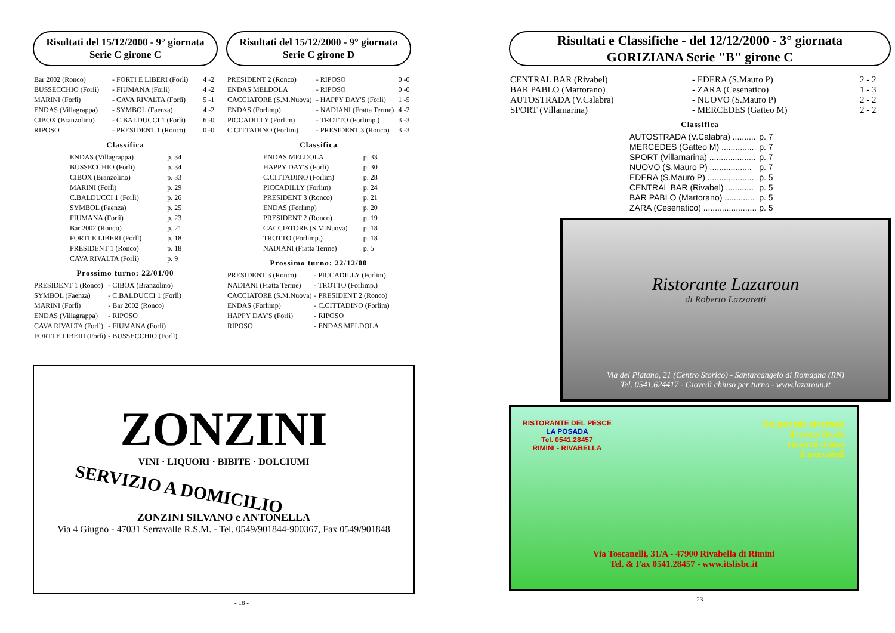Risultati del 15/12/2000 - 9° giornata
Serie C girone C
| Bar 2002 (Ronco) | - FORTI E LIBERI (Forlì) | 4 -2 |
| BUSSECCHIO (Forlì) | - FIUMANA (Forlì) | 4 -2 |
| MARINI (Forlì) | - CAVA RIVALTA (Forlì) | 5 -1 |
| ENDAS (Villagrappa) | - SYMBOL (Faenza) | 4 -2 |
| CIBOX (Branzolino) | - C.BALDUCCI 1 (Forlì) | 6 -0 |
| RIPOSO | - PRESIDENT 1 (Ronco) | 0 -0 |
Classifica
| ENDAS (Villagrappa) | p. 34 |
| BUSSECCHIO (Forlì) | p. 34 |
| CIBOX (Branzolino) | p. 33 |
| MARINI (Forlì) | p. 29 |
| C.BALDUCCI 1 (Forlì) | p. 26 |
| SYMBOL (Faenza) | p. 25 |
| FIUMANA (Forlì) | p. 23 |
| Bar 2002 (Ronco) | p. 21 |
| FORTI E LIBERI (Forlì) | p. 18 |
| PRESIDENT 1 (Ronco) | p. 18 |
| CAVA RIVALTA (Forlì) | p. 9 |
Prossimo turno: 22/01/00
| PRESIDENT 1 (Ronco) | - CIBOX (Branzolino) |
| SYMBOL (Faenza) | - C.BALDUCCI 1 (Forlì) |
| MARINI (Forlì) | - Bar 2002 (Ronco) |
| ENDAS (Villagrappa) | - RIPOSO |
| CAVA RIVALTA (Forlì) | - FIUMANA (Forlì) |
| FORTI E LIBERI (Forlì) | - BUSSECCHIO (Forlì) |
Risultati del 15/12/2000 - 9° giornata
Serie C girone D
| PRESIDENT 2 (Ronco) | - RIPOSO | 0 -0 |
| ENDAS MELDOLA | - RIPOSO | 0 -0 |
| CACCIATORE (S.M.Nuova) | - HAPPY DAY'S (Forlì) | 1 -5 |
| ENDAS (Forlimp) | - NADIANI (Fratta Terme) | 4 -2 |
| PICCADILLY (Forlim) | - TROTTO (Forlimp.) | 3 -3 |
| C.CITTADINO (Forlim) | - PRESIDENT 3 (Ronco) | 3 -3 |
Classifica
| ENDAS MELDOLA | p. 33 |
| HAPPY DAY'S (Forlì) | p. 30 |
| C.CITTADINO (Forlim) | p. 28 |
| PICCADILLY (Forlim) | p. 24 |
| PRESIDENT 3 (Ronco) | p. 21 |
| ENDAS (Forlimp) | p. 20 |
| PRESIDENT 2 (Ronco) | p. 19 |
| CACCIATORE (S.M.Nuova) | p. 18 |
| TROTTO (Forlimp.) | p. 18 |
| NADIANI (Fratta Terme) | p. 5 |
Prossimo turno: 22/12/00
| PRESIDENT 3 (Ronco) | - PICCADILLY (Forlim) |
| NADIANI (Fratta Terme) | - TROTTO (Forlimp.) |
| CACCIATORE (S.M.Nuova) | - PRESIDENT 2 (Ronco) |
| ENDAS (Forlimp) | - C.CITTADINO (Forlim) |
| HAPPY DAY'S (Forlì) | - RIPOSO |
| RIPOSO | - ENDAS MELDOLA |
ZONZINI
VINI · LIQUORI · BIBITE · DOLCIUMI
SERVIZIO A DOMICILIO
ZONZINI SILVANO e ANTONELLA
Via 4 Giugno - 47031 Serravalle R.S.M. - Tel. 0549/901844-900367, Fax 0549/901848
- 18 -
Risultati e Classifiche - del 12/12/2000 - 3° giornata
GORIZIANA Serie "B" girone C
| CENTRAL BAR (Rivabel) | - EDERA (S.Mauro P) | 2 - 2 |
| BAR PABLO (Martorano) | - ZARA (Cesenatico) | 1 - 3 |
| AUTOSTRADA (V.Calabra) | - NUOVO (S.Mauro P) | 2 - 2 |
| SPORT (Villamarina) | - MERCEDES (Gatteo M) | 2 - 2 |
Classifica
| AUTOSTRADA (V.Calabra) .......... | p. 7 |
| MERCEDES (Gatteo M) .............. | p. 7 |
| SPORT (Villamarina) .................... | p. 7 |
| NUOVO (S.Mauro P) .................. | p. 7 |
| EDERA (S.Mauro P) .................... | p. 5 |
| CENTRAL BAR (Rivabel) ............ | p. 5 |
| BAR PABLO (Martorano) ............. | p. 5 |
| ZARA (Cesenatico) ....................... | p. 5 |
Ristorante Lazaroun
di Roberto Lazzaretti
Via del Platano, 21 (Centro Storico) - Santarcangelo di Romagna (RN)
Tel. 0541.624417 - Giovedì chiuso per turno - www.lazaroun.it
RISTORANTE DEL PESCE
LA POSADA
Tel. 0541.28457
RIMINI - RIVABELLA
Nel periodo invernale
il nostro locale
rimarrà chiuso
il mercoledì
Via Toscanelli, 31/A - 47900 Rivabella di Rimini
Tel. & Fax 0541.28457 - www.itslisbc.it
- 23 -